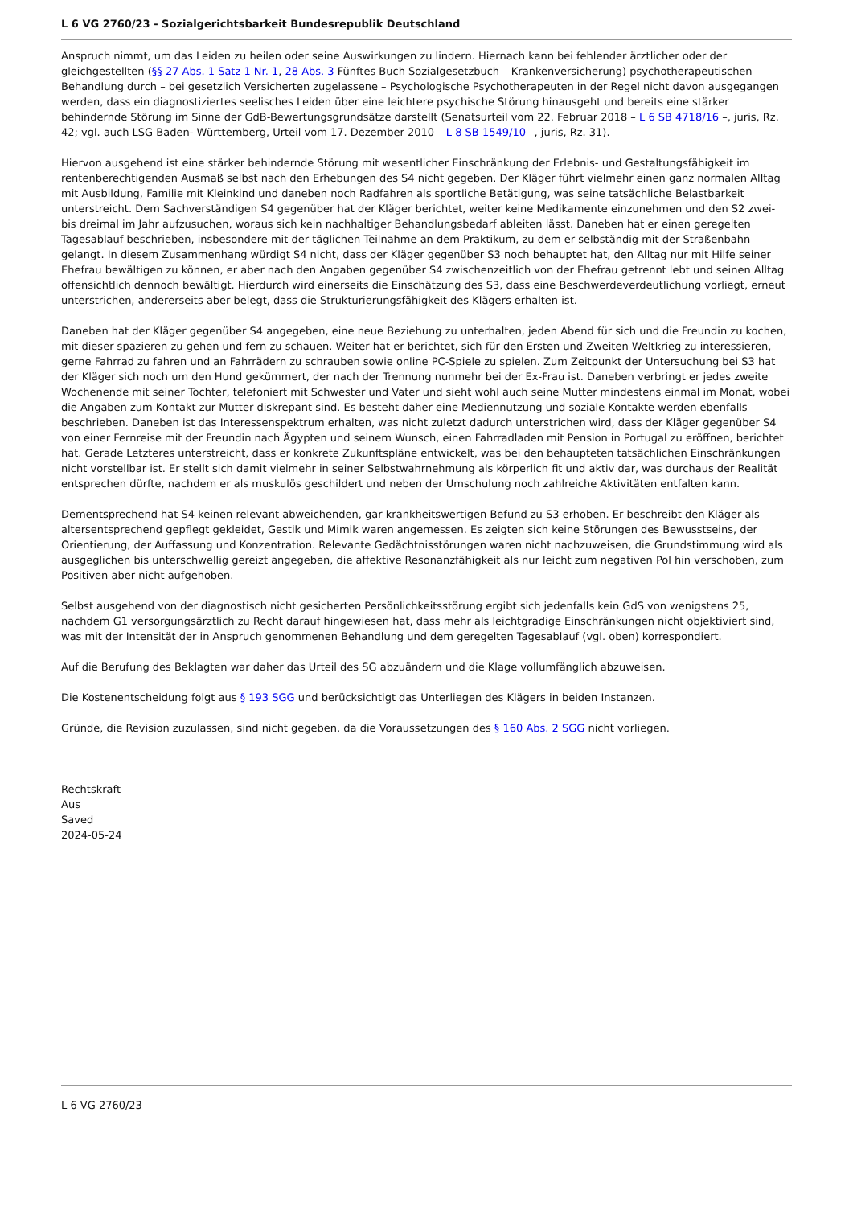L 6 VG 2760/23 - Sozialgerichtsbarkeit Bundesrepublik Deutschland
Anspruch nimmt, um das Leiden zu heilen oder seine Auswirkungen zu lindern. Hiernach kann bei fehlender ärztlicher oder der gleichgestellten (§§ 27 Abs. 1 Satz 1 Nr. 1, 28 Abs. 3 Fünftes Buch Sozialgesetzbuch – Krankenversicherung) psychotherapeutischen Behandlung durch – bei gesetzlich Versicherten zugelassene – Psychologische Psychotherapeuten in der Regel nicht davon ausgegangen werden, dass ein diagnostiziertes seelisches Leiden über eine leichtere psychische Störung hinausgeht und bereits eine stärker behindernde Störung im Sinne der GdB-Bewertungsgrundsätze darstellt (Senatsurteil vom 22. Februar 2018 – L 6 SB 4718/16 –, juris, Rz. 42; vgl. auch LSG Baden- Württemberg, Urteil vom 17. Dezember 2010 – L 8 SB 1549/10 –, juris, Rz. 31).
Hiervon ausgehend ist eine stärker behindernde Störung mit wesentlicher Einschränkung der Erlebnis- und Gestaltungsfähigkeit im rentenberechtigenden Ausmaß selbst nach den Erhebungen des S4 nicht gegeben. Der Kläger führt vielmehr einen ganz normalen Alltag mit Ausbildung, Familie mit Kleinkind und daneben noch Radfahren als sportliche Betätigung, was seine tatsächliche Belastbarkeit unterstreicht. Dem Sachverständigen S4 gegenüber hat der Kläger berichtet, weiter keine Medikamente einzunehmen und den S2 zwei- bis dreimal im Jahr aufzusuchen, woraus sich kein nachhaltiger Behandlungsbedarf ableiten lässt. Daneben hat er einen geregelten Tagesablauf beschrieben, insbesondere mit der täglichen Teilnahme an dem Praktikum, zu dem er selbständig mit der Straßenbahn gelangt. In diesem Zusammenhang würdigt S4 nicht, dass der Kläger gegenüber S3 noch behauptet hat, den Alltag nur mit Hilfe seiner Ehefrau bewältigen zu können, er aber nach den Angaben gegenüber S4 zwischenzeitlich von der Ehefrau getrennt lebt und seinen Alltag offensichtlich dennoch bewältigt. Hierdurch wird einerseits die Einschätzung des S3, dass eine Beschwerdeverdeutlichung vorliegt, erneut unterstrichen, andererseits aber belegt, dass die Strukturierungsfähigkeit des Klägers erhalten ist.
Daneben hat der Kläger gegenüber S4 angegeben, eine neue Beziehung zu unterhalten, jeden Abend für sich und die Freundin zu kochen, mit dieser spazieren zu gehen und fern zu schauen. Weiter hat er berichtet, sich für den Ersten und Zweiten Weltkrieg zu interessieren, gerne Fahrrad zu fahren und an Fahrrädern zu schrauben sowie online PC-Spiele zu spielen. Zum Zeitpunkt der Untersuchung bei S3 hat der Kläger sich noch um den Hund gekümmert, der nach der Trennung nunmehr bei der Ex-Frau ist. Daneben verbringt er jedes zweite Wochenende mit seiner Tochter, telefoniert mit Schwester und Vater und sieht wohl auch seine Mutter mindestens einmal im Monat, wobei die Angaben zum Kontakt zur Mutter diskrepant sind. Es besteht daher eine Mediennutzung und soziale Kontakte werden ebenfalls beschrieben. Daneben ist das Interessenspektrum erhalten, was nicht zuletzt dadurch unterstrichen wird, dass der Kläger gegenüber S4 von einer Fernreise mit der Freundin nach Ägypten und seinem Wunsch, einen Fahrradladen mit Pension in Portugal zu eröffnen, berichtet hat. Gerade Letzteres unterstreicht, dass er konkrete Zukunftspläne entwickelt, was bei den behaupteten tatsächlichen Einschränkungen nicht vorstellbar ist. Er stellt sich damit vielmehr in seiner Selbstwahrnehmung als körperlich fit und aktiv dar, was durchaus der Realität entsprechen dürfte, nachdem er als muskulös geschildert und neben der Umschulung noch zahlreiche Aktivitäten entfalten kann.
Dementsprechend hat S4 keinen relevant abweichenden, gar krankheitswertigen Befund zu S3 erhoben. Er beschreibt den Kläger als altersentsprechend gepflegt gekleidet, Gestik und Mimik waren angemessen. Es zeigten sich keine Störungen des Bewusstseins, der Orientierung, der Auffassung und Konzentration. Relevante Gedächtnisstörungen waren nicht nachzuweisen, die Grundstimmung wird als ausgeglichen bis unterschwellig gereizt angegeben, die affektive Resonanzfähigkeit als nur leicht zum negativen Pol hin verschoben, zum Positiven aber nicht aufgehoben.
Selbst ausgehend von der diagnostisch nicht gesicherten Persönlichkeitsstörung ergibt sich jedenfalls kein GdS von wenigstens 25, nachdem G1 versorgungsärztlich zu Recht darauf hingewiesen hat, dass mehr als leichtgradige Einschränkungen nicht objektiviert sind, was mit der Intensität der in Anspruch genommenen Behandlung und dem geregelten Tagesablauf (vgl. oben) korrespondiert.
Auf die Berufung des Beklagten war daher das Urteil des SG abzuändern und die Klage vollumfänglich abzuweisen.
Die Kostenentscheidung folgt aus § 193 SGG und berücksichtigt das Unterliegen des Klägers in beiden Instanzen.
Gründe, die Revision zuzulassen, sind nicht gegeben, da die Voraussetzungen des § 160 Abs. 2 SGG nicht vorliegen.
Rechtskraft
Aus
Saved
2024-05-24
L 6 VG 2760/23